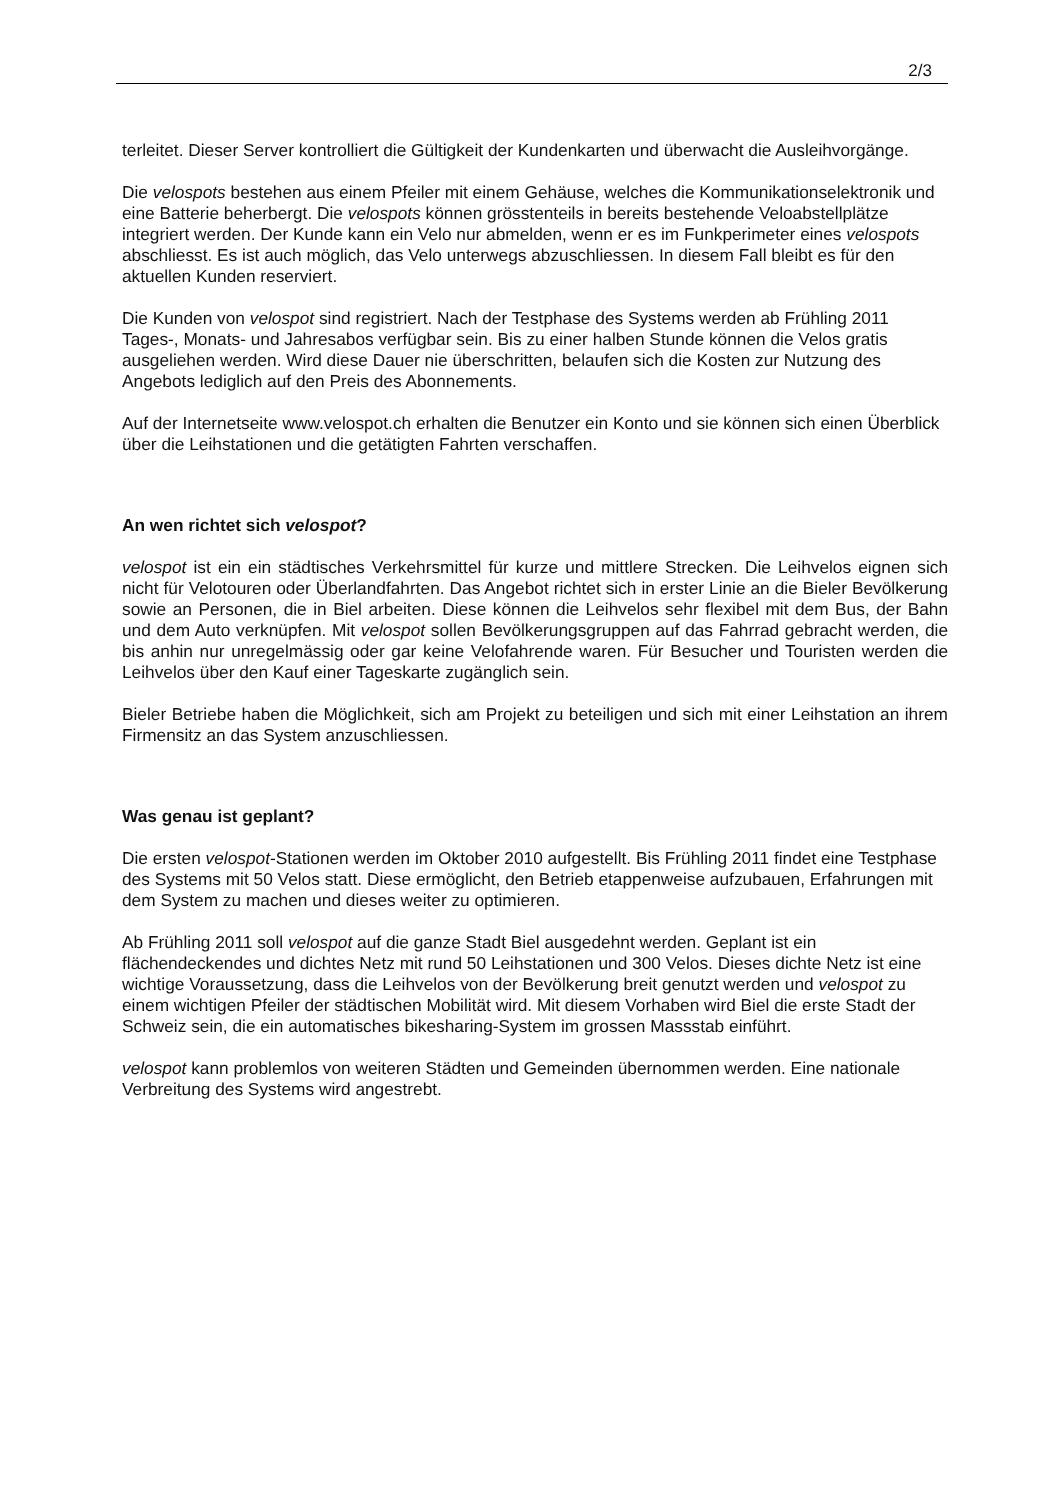2/3
terleitet. Dieser Server kontrolliert die Gültigkeit der Kundenkarten und überwacht die Ausleihvorgänge.
Die velospots bestehen aus einem Pfeiler mit einem Gehäuse, welches die Kommunikationselektronik und eine Batterie beherbergt. Die velospots können grösstenteils in bereits bestehende Veloabstellplätze integriert werden. Der Kunde kann ein Velo nur abmelden, wenn er es im Funkperimeter eines velospots abschliesst. Es ist auch möglich, das Velo unterwegs abzuschliessen. In diesem Fall bleibt es für den aktuellen Kunden reserviert.
Die Kunden von velospot sind registriert. Nach der Testphase des Systems werden ab Frühling 2011 Tages-, Monats- und Jahresabos verfügbar sein. Bis zu einer halben Stunde können die Velos gratis ausgeliehen werden. Wird diese Dauer nie überschritten, belaufen sich die Kosten zur Nutzung des Angebots lediglich auf den Preis des Abonnements.
Auf der Internetseite www.velospot.ch erhalten die Benutzer ein Konto und sie können sich einen Überblick über die Leihstationen und die getätigten Fahrten verschaffen.
An wen richtet sich velospot?
velospot ist ein ein städtisches Verkehrsmittel für kurze und mittlere Strecken. Die Leihvelos eignen sich nicht für Velotouren oder Überlandfahrten. Das Angebot richtet sich in erster Linie an die Bieler Bevölkerung sowie an Personen, die in Biel arbeiten. Diese können die Leihvelos sehr flexibel mit dem Bus, der Bahn und dem Auto verknüpfen. Mit velospot sollen Bevölkerungsgruppen auf das Fahrrad gebracht werden, die bis anhin nur unregelmässig oder gar keine Velofahrende waren. Für Besucher und Touristen werden die Leihvelos über den Kauf einer Tageskarte zugänglich sein.
Bieler Betriebe haben die Möglichkeit, sich am Projekt zu beteiligen und sich mit einer Leihstation an ihrem Firmensitz an das System anzuschliessen.
Was genau ist geplant?
Die ersten velospot-Stationen werden im Oktober 2010 aufgestellt. Bis Frühling 2011 findet eine Testphase des Systems mit 50 Velos statt. Diese ermöglicht, den Betrieb etappenweise aufzubauen, Erfahrungen mit dem System zu machen und dieses weiter zu optimieren.
Ab Frühling 2011 soll velospot auf die ganze Stadt Biel ausgedehnt werden. Geplant ist ein flächendeckendes und dichtes Netz mit rund 50 Leihstationen und 300 Velos. Dieses dichte Netz ist eine wichtige Voraussetzung, dass die Leihvelos von der Bevölkerung breit genutzt werden und velospot zu einem wichtigen Pfeiler der städtischen Mobilität wird. Mit diesem Vorhaben wird Biel die erste Stadt der Schweiz sein, die ein automatisches bikesharing-System im grossen Massstab einführt.
velospot kann problemlos von weiteren Städten und Gemeinden übernommen werden. Eine nationale Verbreitung des Systems wird angestrebt.